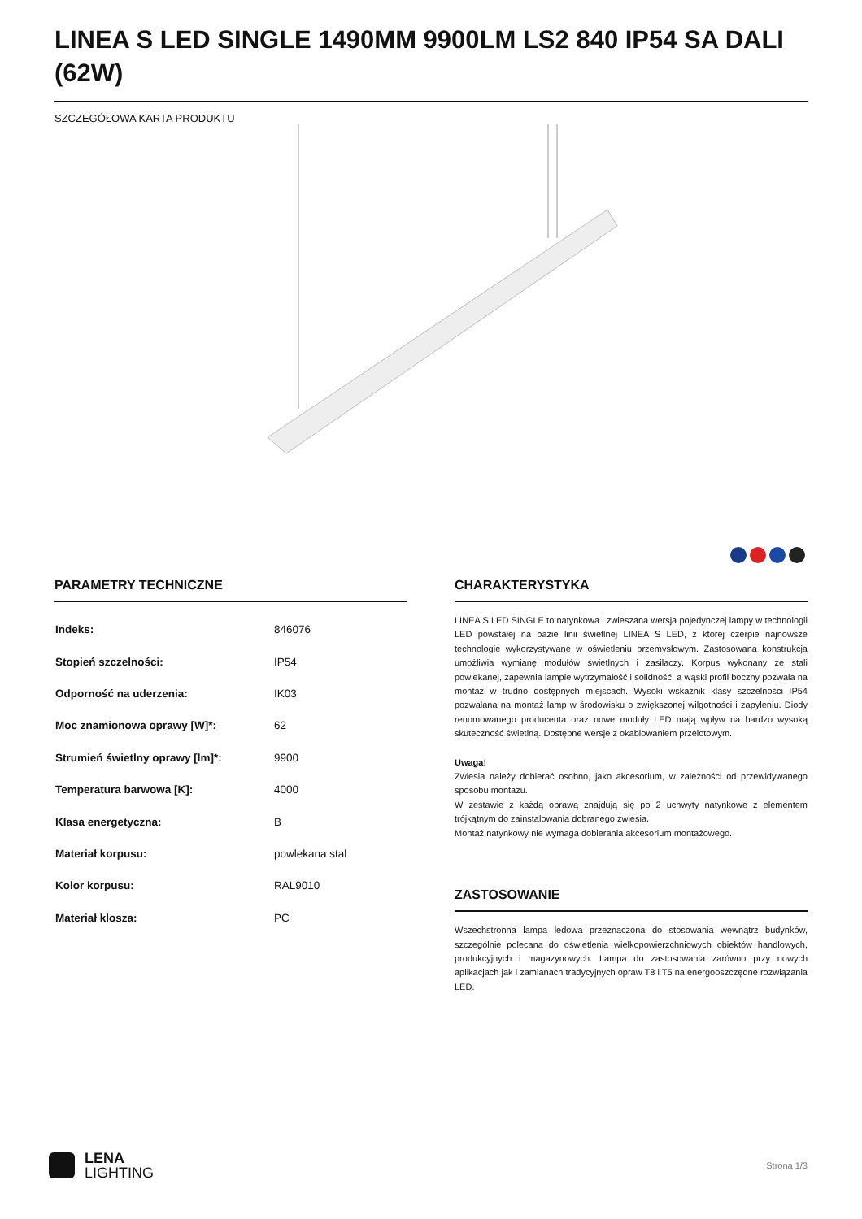LINEA S LED SINGLE 1490MM 9900LM LS2 840 IP54 SA DALI (62W)
SZCZEGÓŁOWA KARTA PRODUKTU
PARAMETRY TECHNICZNE
| Indeks: | 846076 |
| Stopień szczelności: | IP54 |
| Odporność na uderzenia: | IK03 |
| Moc znamionowa oprawy [W]*: | 62 |
| Strumień świetlny oprawy [lm]*: | 9900 |
| Temperatura barwowa [K]: | 4000 |
| Klasa energetyczna: | B |
| Materiał korpusu: | powlekana stal |
| Kolor korpusu: | RAL9010 |
| Materiał klosza: | PC |
CHARAKTERYSTYKA
LINEA S LED SINGLE to natynkowa i zwieszana wersja pojedynczej lampy w technologii LED powstałej na bazie linii świetlnej LINEA S LED, z której czerpie najnowsze technologie wykorzystywane w oświetleniu przemysłowym. Zastosowana konstrukcja umożliwia wymianę modułów świetlnych i zasilaczy. Korpus wykonany ze stali powlekanej, zapewnia lampie wytrzymałość i solidność, a wąski profil boczny pozwala na montaż w trudno dostępnych miejscach. Wysoki wskaźnik klasy szczelności IP54 pozwalana na montaż lamp w środowisku o zwiększonej wilgotności i zapyleniu. Diody renomowanego producenta oraz nowe moduły LED mają wpływ na bardzo wysoką skuteczność świetlną. Dostępne wersje z okablowaniem przelotowym.
Uwaga!
Zwiesia należy dobierać osobno, jako akcesorium, w zależności od przewidywanego sposobu montażu.
W zestawie z każdą oprawą znajdują się po 2 uchwyty natynkowe z elementem trójkątnym do zainstalowania dobranego zwiesia.
Montaż natynkowy nie wymaga dobierania akcesorium montażowego.
ZASTOSOWANIE
Wszechstronna lampa ledowa przeznaczona do stosowania wewnątrz budynków, szczególnie polecana do oświetlenia wielkopowierzchniowych obiektów handlowych, produkcyjnych i magazynowych. Lampa do zastosowania zarówno przy nowych aplikacjach jak i zamianach tradycyjnych opraw T8 i T5 na energooszczędne rozwiązania LED.
LENA
LIGHTING
Strona 1/3